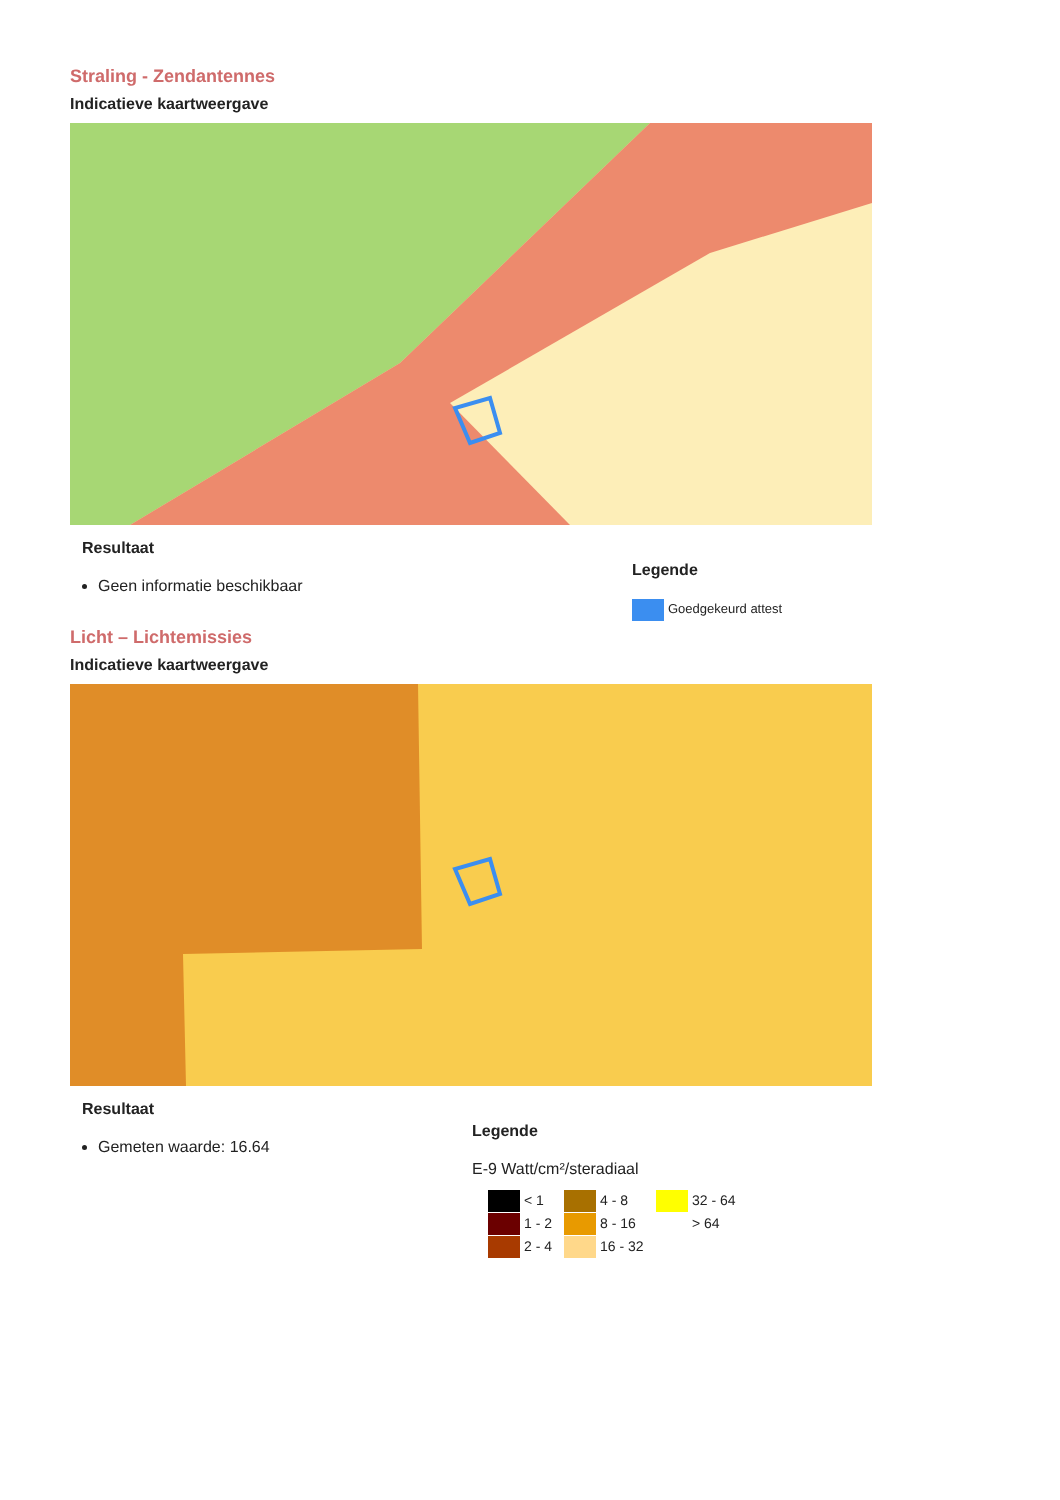Straling - Zendantennes
Indicatieve kaartweergave
Resultaat
Geen informatie beschikbaar
Legende
Goedgekeurd attest
Licht – Lichtemissies
Indicatieve kaartweergave
Resultaat
Gemeten waarde: 16.64
Legende
E-9 Watt/cm²/steradiaal
< 1
4 - 8
32 - 64
1 - 2
8 - 16
> 64
2 - 4
16 - 32